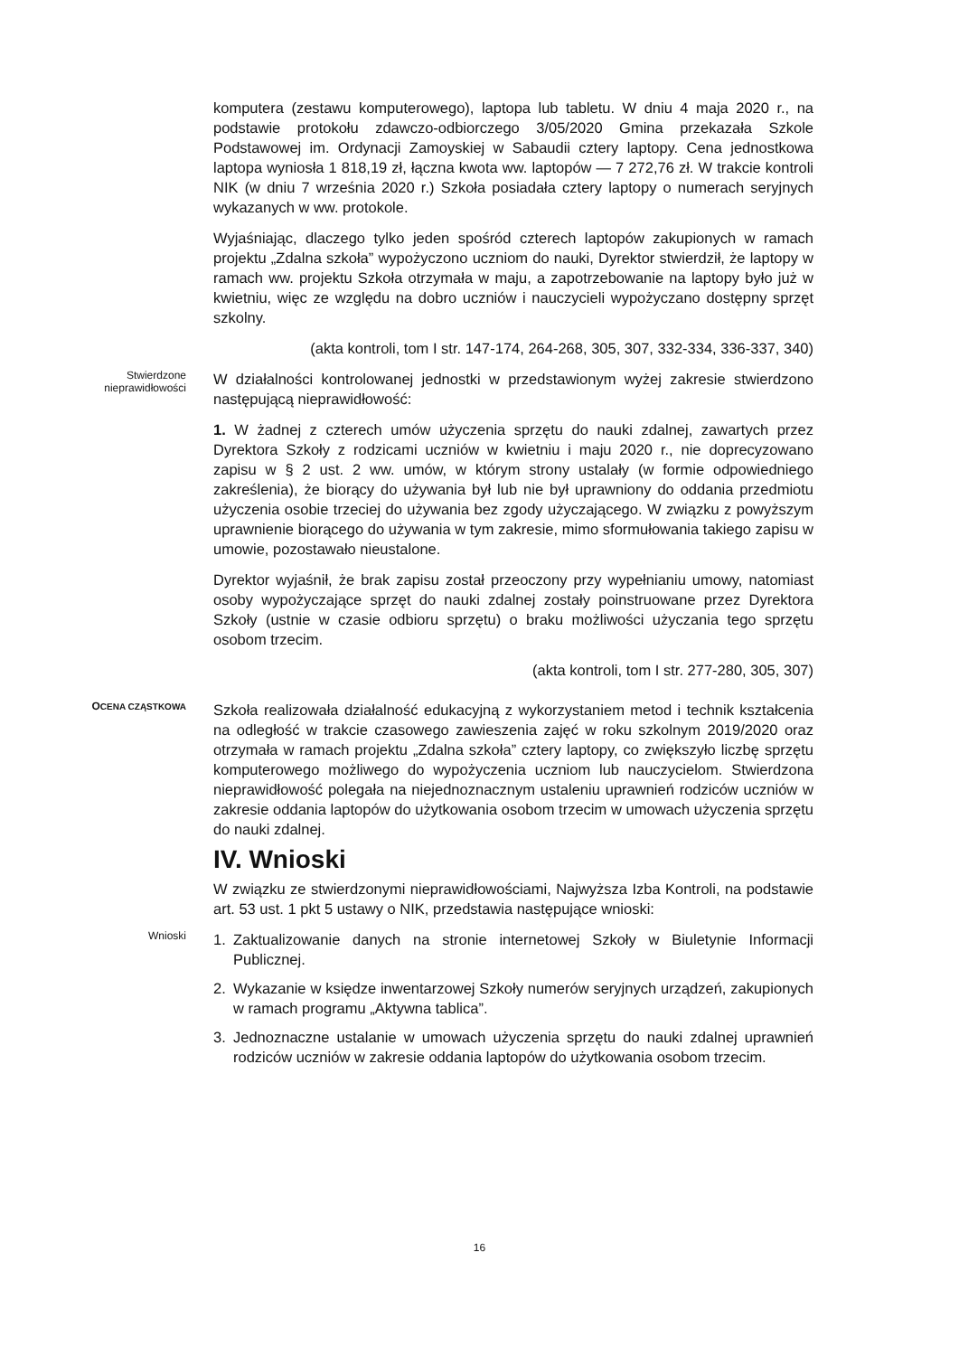komputera (zestawu komputerowego), laptopa lub tabletu. W dniu 4 maja 2020 r., na podstawie protokołu zdawczo-odbiorczego 3/05/2020 Gmina przekazała Szkole Podstawowej im. Ordynacji Zamoyskiej w Sabaudii cztery laptopy. Cena jednostkowa laptopa wyniosła 1 818,19 zł, łączna kwota ww. laptopów — 7 272,76 zł. W trakcie kontroli NIK (w dniu 7 września 2020 r.) Szkoła posiadała cztery laptopy o numerach seryjnych wykazanych w ww. protokole.
Wyjaśniając, dlaczego tylko jeden spośród czterech laptopów zakupionych w ramach projektu „Zdalna szkoła” wypożyczono uczniom do nauki, Dyrektor stwierdził, że laptopy w ramach ww. projektu Szkoła otrzymała w maju, a zapotrzebowanie na laptopy było już w kwietniu, więc ze względu na dobro uczniów i nauczycieli wypożyczano dostępny sprzęt szkolny.
(akta kontroli, tom I str. 147-174, 264-268, 305, 307, 332-334, 336-337, 340)
Stwierdzone
nieprawidłowości
W działalności kontrolowanej jednostki w przedstawionym wyżej zakresie stwierdzono następującą nieprawidłowość:
1. W żadnej z czterech umów użyczenia sprzętu do nauki zdalnej, zawartych przez Dyrektora Szkoły z rodzicami uczniów w kwietniu i maju 2020 r., nie doprecyzowano zapisu w § 2 ust. 2 ww. umów, w którym strony ustalały (w formie odpowiedniego zakreślenia), że biorący do używania był lub nie był uprawniony do oddania przedmiotu użyczenia osobie trzeciej do używania bez zgody użyczającego. W związku z powyższym uprawnienie biorącego do używania w tym zakresie, mimo sformułowania takiego zapisu w umowie, pozostawało nieustalone.
Dyrektor wyjaśnił, że brak zapisu został przeoczony przy wypełnianiu umowy, natomiast osoby wypożyczające sprzęt do nauki zdalnej zostały poinstruowane przez Dyrektora Szkoły (ustnie w czasie odbioru sprzętu) o braku możliwości użyczania tego sprzętu osobom trzecim.
(akta kontroli, tom I str. 277-280, 305, 307)
OCENA CZĄSTKOWA
Szkoła realizowała działalność edukacyjną z wykorzystaniem metod i technik kształcenia na odległość w trakcie czasowego zawieszenia zajęć w roku szkolnym 2019/2020 oraz otrzymała w ramach projektu „Zdalna szkoła” cztery laptopy, co zwiększyło liczbę sprzętu komputerowego możliwego do wypożyczenia uczniom lub nauczycielom. Stwierdzona nieprawidłowość polegała na niejednoznacznym ustaleniu uprawnień rodziców uczniów w zakresie oddania laptopów do użytkowania osobom trzecim w umowach użyczenia sprzętu do nauki zdalnej.
IV. Wnioski
W związku ze stwierdzonymi nieprawidłowościami, Najwyższa Izba Kontroli, na podstawie art. 53 ust. 1 pkt 5 ustawy o NIK, przedstawia następujące wnioski:
Wnioski
1. Zaktualizowanie danych na stronie internetowej Szkoły w Biuletynie Informacji Publicznej.
2. Wykazanie w księdze inwentarzowej Szkoły numerów seryjnych urządzeń, zakupionych w ramach programu „Aktywna tablica”.
3. Jednoznaczne ustalanie w umowach użyczenia sprzętu do nauki zdalnej uprawnień rodziców uczniów w zakresie oddania laptopów do użytkowania osobom trzecim.
16